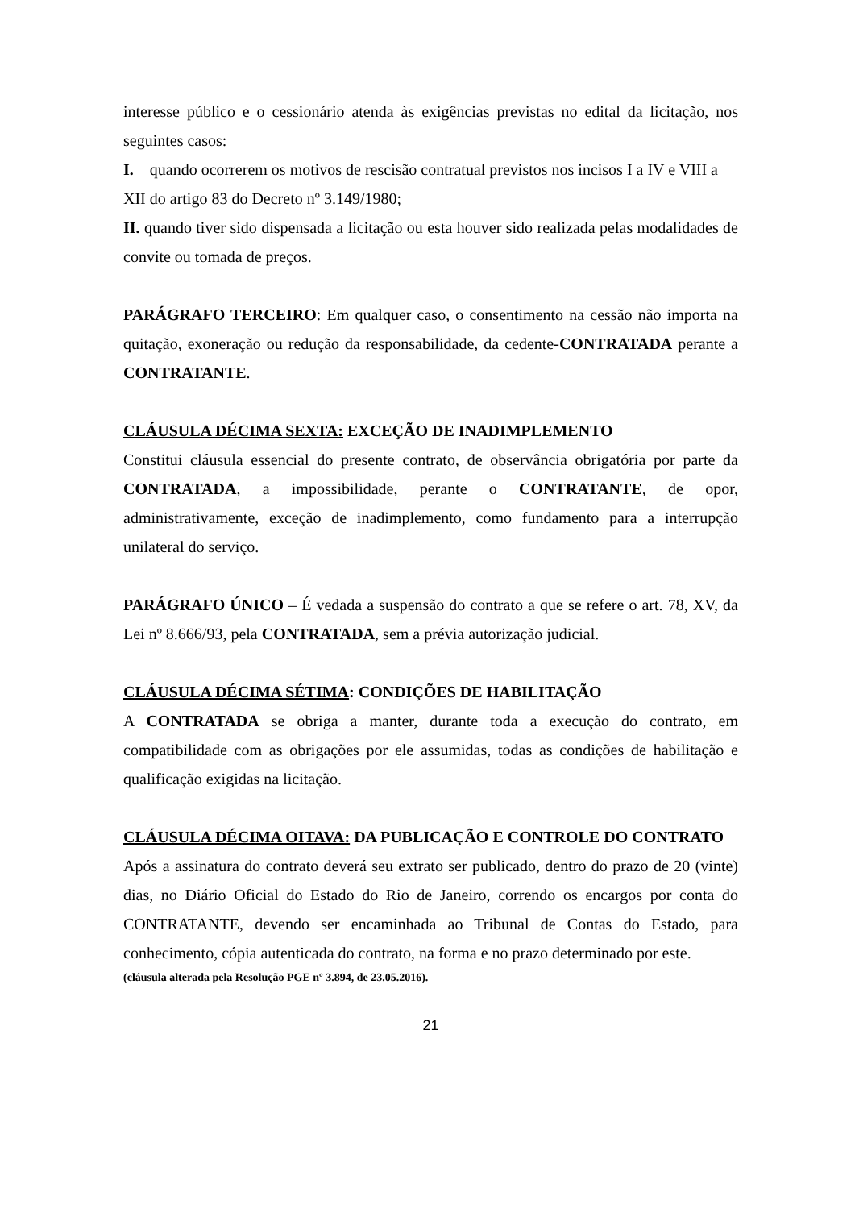interesse público e o cessionário atenda às exigências previstas no edital da licitação, nos seguintes casos:
I. quando ocorrerem os motivos de rescisão contratual previstos nos incisos I a IV e VIII a XII do artigo 83 do Decreto nº 3.149/1980;
II. quando tiver sido dispensada a licitação ou esta houver sido realizada pelas modalidades de convite ou tomada de preços.
PARÁGRAFO TERCEIRO: Em qualquer caso, o consentimento na cessão não importa na quitação, exoneração ou redução da responsabilidade, da cedente-CONTRATADA perante a CONTRATANTE.
CLÁUSULA DÉCIMA SEXTA: EXCEÇÃO DE INADIMPLEMENTO
Constitui cláusula essencial do presente contrato, de observância obrigatória por parte da CONTRATADA, a impossibilidade, perante o CONTRATANTE, de opor, administrativamente, exceção de inadimplemento, como fundamento para a interrupção unilateral do serviço.
PARÁGRAFO ÚNICO – É vedada a suspensão do contrato a que se refere o art. 78, XV, da Lei nº 8.666/93, pela CONTRATADA, sem a prévia autorização judicial.
CLÁUSULA DÉCIMA SÉTIMA: CONDIÇÕES DE HABILITAÇÃO
A CONTRATADA se obriga a manter, durante toda a execução do contrato, em compatibilidade com as obrigações por ele assumidas, todas as condições de habilitação e qualificação exigidas na licitação.
CLÁUSULA DÉCIMA OITAVA: DA PUBLICAÇÃO E CONTROLE DO CONTRATO
Após a assinatura do contrato deverá seu extrato ser publicado, dentro do prazo de 20 (vinte) dias, no Diário Oficial do Estado do Rio de Janeiro, correndo os encargos por conta do CONTRATANTE, devendo ser encaminhada ao Tribunal de Contas do Estado, para conhecimento, cópia autenticada do contrato, na forma e no prazo determinado por este.
(cláusula alterada pela Resolução PGE nº 3.894, de 23.05.2016).
21